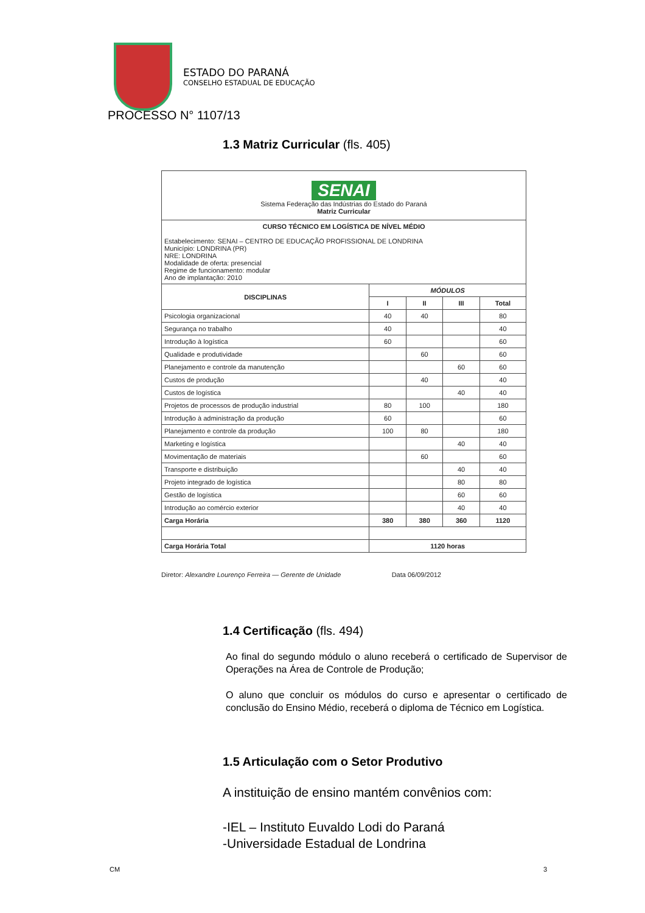ESTADO DO PARANÁ
CONSELHO ESTADUAL DE EDUCAÇÃO
PROCESSO N° 1107/13
1.3 Matriz Curricular (fls. 405)
SENAI
Sistema Federação das Indústrias do Estado do Paraná
Matriz Curricular
CURSO TÉCNICO EM LOGÍSTICA DE NÍVEL MÉDIO
Estabelecimento: SENAI – CENTRO DE EDUCAÇÃO PROFISSIONAL DE LONDRINA
Município: LONDRINA (PR)
NRE: LONDRINA
Modalidade de oferta: presencial
Regime de funcionamento: modular
Ano de implantação: 2010
| DISCIPLINAS | MÓDULOS | | | |
| --- | --- | --- | --- | --- |
| | I | II | III | Total |
| Psicologia organizacional | 40 | 40 | | 80 |
| Segurança no trabalho | 40 | | | 40 |
| Introdução à logística | 60 | | | 60 |
| Qualidade e produtividade | | 60 | | 60 |
| Planejamento e controle da manutenção | | | 60 | 60 |
| Custos de produção | | 40 | | 40 |
| Custos de logística | | | 40 | 40 |
| Projetos de processos de produção industrial | 80 | 100 | | 180 |
| Introdução à administração da produção | 60 | | | 60 |
| Planejamento e controle da produção | 100 | 80 | | 180 |
| Marketing e logística | | | 40 | 40 |
| Movimentação de materiais | | 60 | | 60 |
| Transporte e distribuição | | | 40 | 40 |
| Projeto integrado de logística | | | 80 | 80 |
| Gestão de logística | | | 60 | 60 |
| Introdução ao comércio exterior | | | 40 | 40 |
| Carga Horária | 380 | 380 | 360 | 1120 |
| Carga Horária Total | 1120 horas | | | |
Diretor: Alexandre Lourenço Ferreira — Gerente de Unidade Data 06/09/2012
1.4 Certificação (fls. 494)
Ao final do segundo módulo o aluno receberá o certificado de Supervisor de Operações na Área de Controle de Produção;
O aluno que concluir os módulos do curso e apresentar o certificado de conclusão do Ensino Médio, receberá o diploma de Técnico em Logística.
1.5 Articulação com o Setor Produtivo
A instituição de ensino mantém convênios com:
-IEL – Instituto Euvaldo Lodi do Paraná
-Universidade Estadual de Londrina
CM 3